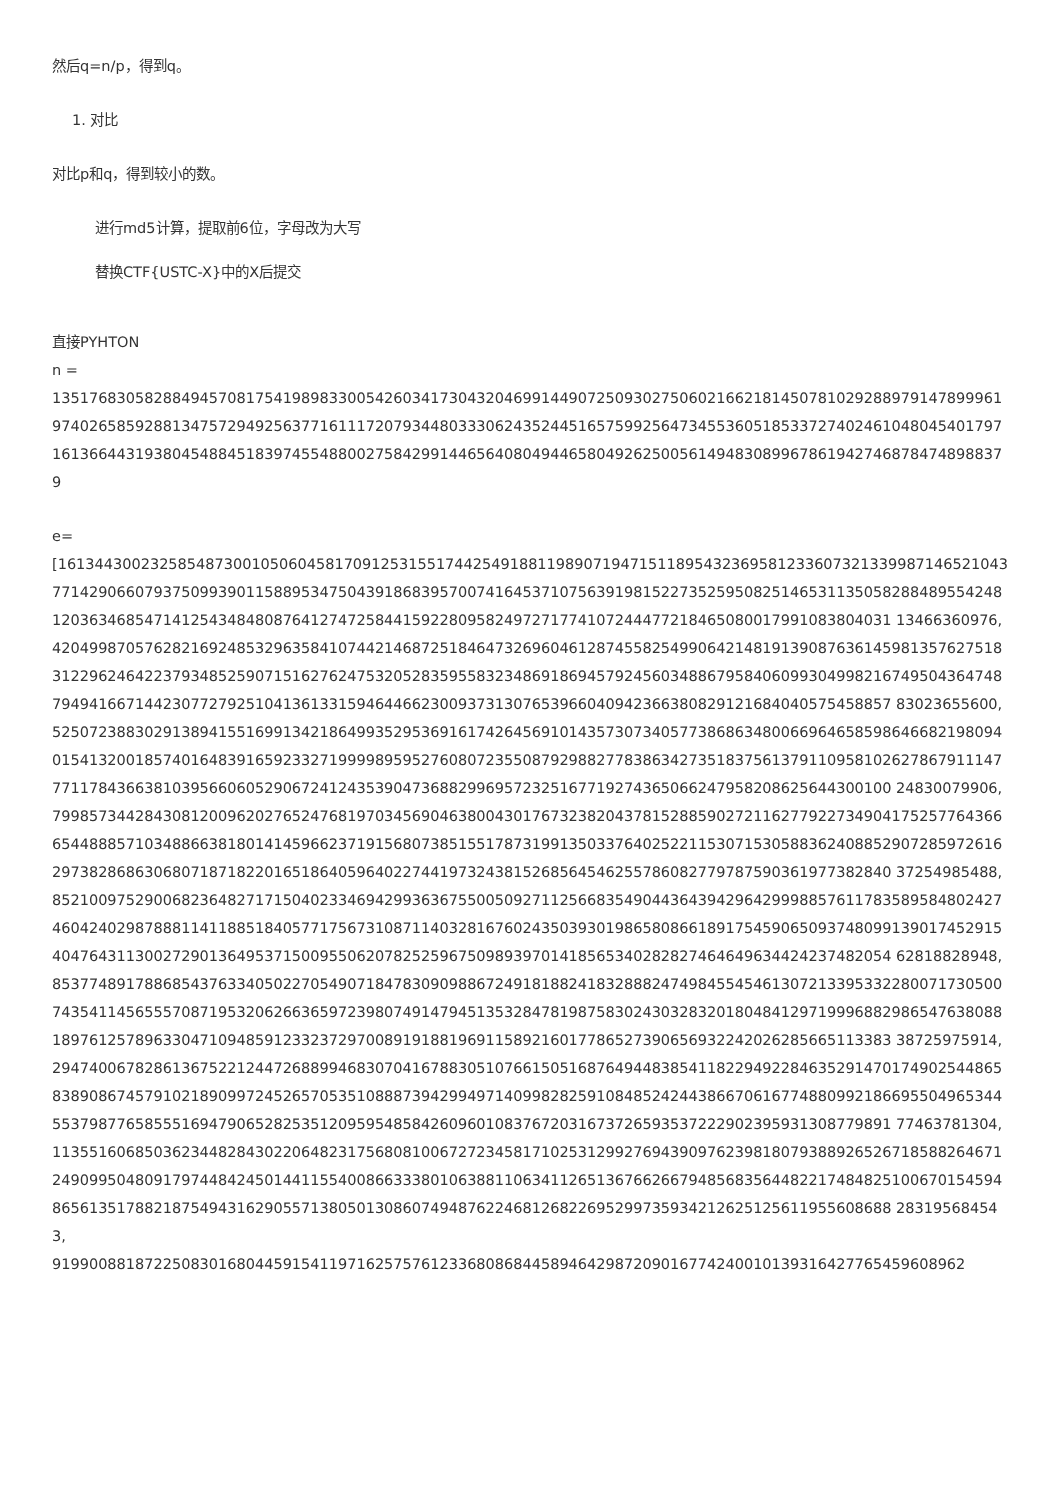然后q=n/p，得到q。
1. 对比
对比p和q，得到较小的数。
进行md5计算，提取前6位，字母改为大写
替换CTF{USTC-X}中的X后提交
直接PYHTON
n =
1351768305828849457081754198983300542603417304320469914490725093027506021662181450781029288979147899961974026585928813475729492563771611172079344803330624352445165759925647345536051853372740246104804540179716136644319380454884518397455488002758429914465640804944658049262500561494830899678619427468784748988379
e=
[161344300232585487300105060458170912531551744254918811989071947151189543236958123360732133998714652104377142906607937509939011588953475043918683957007416453710756391981522735259508251465311350582884895542481203634685471412543484808764127472584415922809582497271774107244477218465080017991083804031 13466360976,
420499870576282169248532963584107442146872518464732696046128745582549906421481913908763614598135762751831229624642237934852590715162762475320528359558323486918694579245603488679584060993049982167495043647487949416671442307727925104136133159464466230093731307653966040942366380829121684040575458857 83023655600,
525072388302913894155169913421864993529536916174264569101435730734057738686348006696465859864668219809401541320018574016483916592332719999895952760807235508792988277838634273518375613791109581026278679111477711784366381039566060529067241243539047368829969572325167719274365066247958208625644300100 24830079906,
799857344284308120096202765247681970345690463800430176732382043781528859027211627792273490417525776436665448885710348866381801414596623719156807385155178731991350337640252211530715305883624088529072859726162973828686306807187182201651864059640227441973243815268564546255786082779787590361977382840 37254985488,
852100975290068236482717150402334694299363675500509271125668354904436439429642999885761178358958480242746042402987888114118851840577175673108711403281676024350393019865808661891754590650937480991390174529154047643113002729013649537150095506207825259675098939701418565340282827464649634424237482054 62818828948,
853774891788685437633405022705490718478309098867249181882418328882474984554546130721339533228007173050074354114565557087195320626636597239807491479451353284781987583024303283201804841297199968829865476380881897612578963304710948591233237297008919188196911589216017786527390656932242026285665113383 38725975914,
294740067828613675221244726889946830704167883051076615051687649448385411822949228463529147017490254486583890867457910218909972452657053510888739429949714099828259108485242443866706167748809921866955049653445537987765855516947906528253512095954858426096010837672031673726593537222902395931308779891 77463781304,
113551606850362344828430220648231756808100672723458171025312992769439097623981807938892652671858826467124909950480917974484245014411554008663338010638811063411265136766266794856835644822174848251006701545948656135178821875494316290557138050130860749487622468126822695299735934212625125611955608688 283195684543,
91990088187225083016804459154119716257576123368086844589464298720901677424001013931642776545960896​2